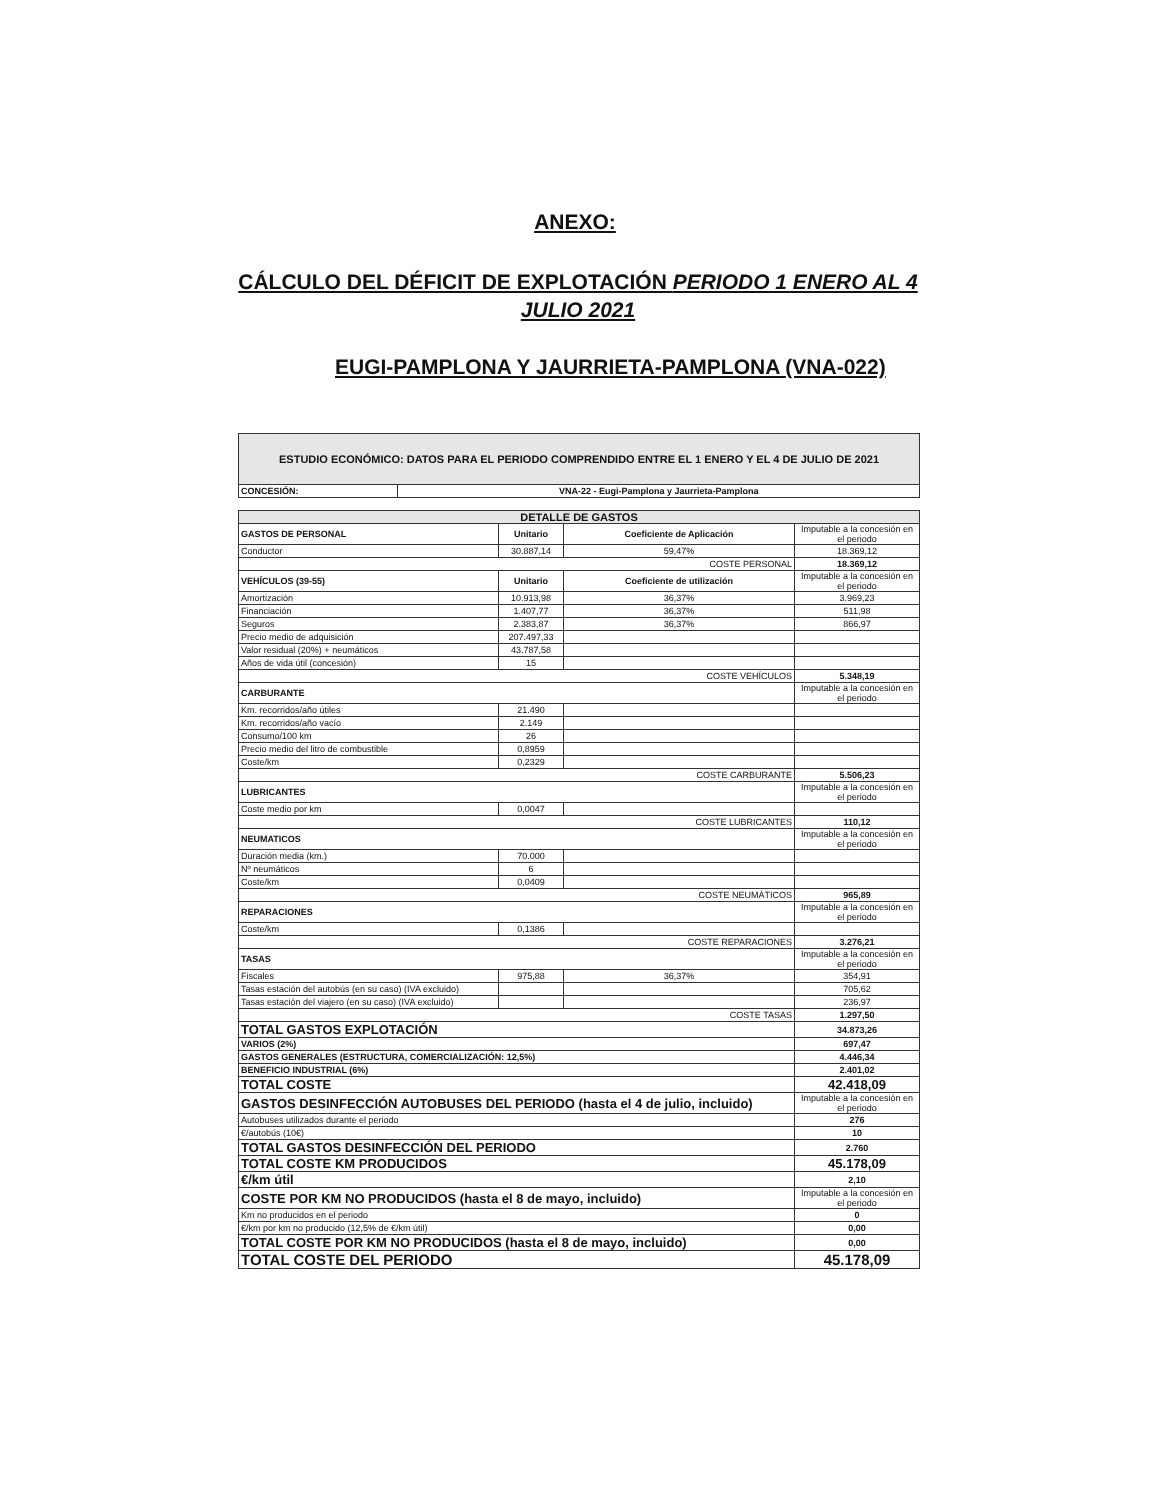ANEXO:
CÁLCULO DEL DÉFICIT DE EXPLOTACIÓN PERIODO 1 ENERO AL 4 JULIO 2021
EUGI-PAMPLONA Y JAURRIETA-PAMPLONA (VNA-022)
| ESTUDIO ECONÓMICO: DATOS PARA EL PERIODO COMPRENDIDO ENTRE EL 1 ENERO Y EL 4 DE JULIO DE 2021 | |
| CONCESIÓN: | VNA-22 - Eugi-Pamplona y Jaurrieta-Pamplona |
| DETALLE DE GASTOS | | | |
| GASTOS DE PERSONAL | Unitario | Coeficiente de Aplicación | Imputable a la concesión en el periodo |
| Conductor | 30.887,14 | 59,47% | 18.369,12 |
| COSTE PERSONAL | | | 18.369,12 |
| VEHÍCULOS (39-55) | Unitario | Coeficiente de utilización | Imputable a la concesión en el periodo |
| Amortización | 10.913,98 | 36,37% | 3.969,23 |
| Financiación | 1.407,77 | 36,37% | 511,98 |
| Seguros | 2.383,87 | 36,37% | 866,97 |
| Precio medio de adquisición | 207.497,33 | | |
| Valor residual (20%) + neumáticos | 43.787,58 | | |
| Años de vida útil (concesión) | 15 | | |
| COSTE VEHÍCULOS | | | 5.348,19 |
| CARBURANTE | | | Imputable a la concesión en el periodo |
| Km. recorridos/año útiles | 21.490 | | |
| Km. recorridos/año vacío | 2.149 | | |
| Consumo/100 km | 26 | | |
| Precio medio del litro de combustible | 0,8959 | | |
| Coste/km | 0,2329 | | |
| COSTE CARBURANTE | | | 5.506,23 |
| LUBRICANTES | | | Imputable a la concesión en el periodo |
| Coste medio por km | 0,0047 | | |
| COSTE LUBRICANTES | | | 110,12 |
| NEUMATICOS | | | Imputable a la concesión en el periodo |
| Duración media (km.) | 70.000 | | |
| Nº neumáticos | 6 | | |
| Coste/km | 0,0409 | | |
| COSTE NEUMÁTICOS | | | 965,89 |
| REPARACIONES | | | Imputable a la concesión en el periodo |
| Coste/km | 0,1386 | | |
| COSTE REPARACIONES | | | 3.276,21 |
| TASAS | | | Imputable a la concesión en el periodo |
| Fiscales | 975,88 | 36,37% | 354,91 |
| Tasas estación del autobús (en su caso) (IVA excluido) | | | 705,62 |
| Tasas estación del viajero (en su caso) (IVA excluido) | | | 236,97 |
| COSTE TASAS | | | 1.297,50 |
| TOTAL GASTOS EXPLOTACIÓN | | | 34.873,26 |
| VARIOS (2%) | | | 697,47 |
| GASTOS GENERALES (ESTRUCTURA, COMERCIALIZACIÓN: 12,5%) | | | 4.446,34 |
| BENEFICIO INDUSTRIAL (6%) | | | 2.401,02 |
| TOTAL COSTE | | | 42.418,09 |
| GASTOS DESINFECCIÓN AUTOBUSES DEL PERIODO (hasta el 4 de julio, incluido) | | | Imputable a la concesión en el periodo |
| Autobuses utilizados durante el periodo | | | 276 |
| €/autobús (10€) | | | 10 |
| TOTAL GASTOS DESINFECCIÓN DEL PERIODO | | | 2.760 |
| TOTAL COSTE KM PRODUCIDOS | | | 45.178,09 |
| €/km útil | | | 2,10 |
| COSTE POR KM NO PRODUCIDOS (hasta el 8 de mayo, incluido) | | | Imputable a la concesión en el periodo |
| Km no producidos en el periodo | | | 0 |
| €/km por km no producido (12,5% de €/km útil) | | | 0,00 |
| TOTAL COSTE POR KM NO PRODUCIDOS (hasta el 8 de mayo, incluido) | | | 0,00 |
| TOTAL COSTE DEL PERIODO | | | 45.178,09 |